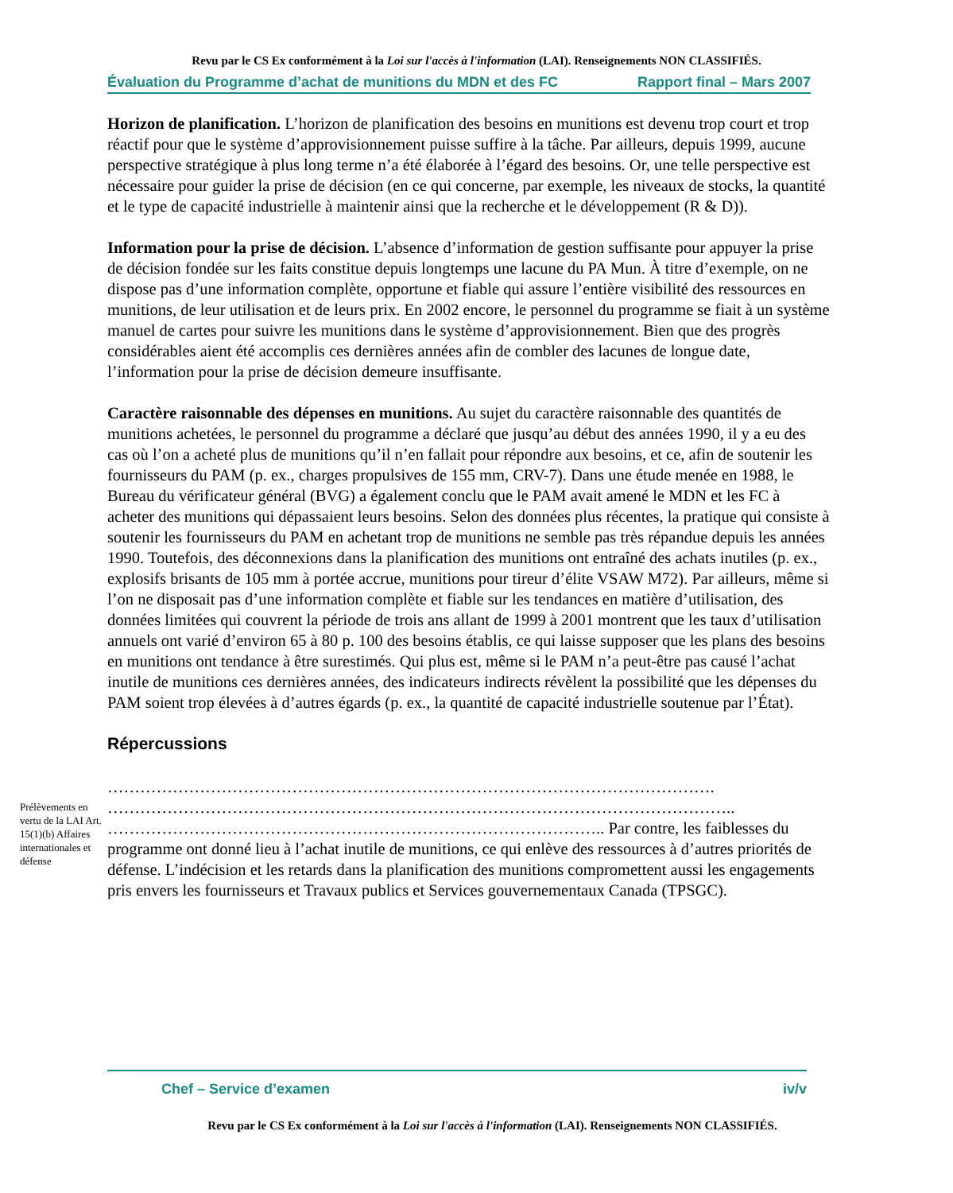Revu par le CS Ex conformément à la Loi sur l'accès à l'information (LAI). Renseignements NON CLASSIFIÉS.
Évaluation du Programme d’achat de munitions du MDN et des FC Rapport final – Mars 2007
Horizon de planification. L’horizon de planification des besoins en munitions est devenu trop court et trop réactif pour que le système d’approvisionnement puisse suffire à la tâche. Par ailleurs, depuis 1999, aucune perspective stratégique à plus long terme n’a été élaborée à l’égard des besoins. Or, une telle perspective est nécessaire pour guider la prise de décision (en ce qui concerne, par exemple, les niveaux de stocks, la quantité et le type de capacité industrielle à maintenir ainsi que la recherche et le développement (R & D)).
Information pour la prise de décision. L’absence d’information de gestion suffisante pour appuyer la prise de décision fondée sur les faits constitue depuis longtemps une lacune du PA Mun. À titre d’exemple, on ne dispose pas d’une information complète, opportune et fiable qui assure l’entière visibilité des ressources en munitions, de leur utilisation et de leurs prix. En 2002 encore, le personnel du programme se fiait à un système manuel de cartes pour suivre les munitions dans le système d’approvisionnement. Bien que des progrès considérables aient été accomplis ces dernières années afin de combler des lacunes de longue date, l’information pour la prise de décision demeure insuffisante.
Caractère raisonnable des dépenses en munitions. Au sujet du caractère raisonnable des quantités de munitions achetées, le personnel du programme a déclaré que jusqu’au début des années 1990, il y a eu des cas où l’on a acheté plus de munitions qu’il n’en fallait pour répondre aux besoins, et ce, afin de soutenir les fournisseurs du PAM (p. ex., charges propulsives de 155 mm, CRV-7). Dans une étude menée en 1988, le Bureau du vérificateur général (BVG) a également conclu que le PAM avait amené le MDN et les FC à acheter des munitions qui dépassaient leurs besoins. Selon des données plus récentes, la pratique qui consiste à soutenir les fournisseurs du PAM en achetant trop de munitions ne semble pas très répandue depuis les années 1990. Toutefois, des déconnexions dans la planification des munitions ont entraîné des achats inutiles (p. ex., explosifs brisants de 105 mm à portée accrue, munitions pour tireur d’élite VSAW M72). Par ailleurs, même si l’on ne disposait pas d’une information complète et fiable sur les tendances en matière d’utilisation, des données limitées qui couvrent la période de trois ans allant de 1999 à 2001 montrent que les taux d’utilisation annuels ont varié d’environ 65 à 80 p. 100 des besoins établis, ce qui laisse supposer que les plans des besoins en munitions ont tendance à être surestimés. Qui plus est, même si le PAM n’a peut-être pas causé l’achat inutile de munitions ces dernières années, des indicateurs indirects révèlent la possibilité que les dépenses du PAM soient trop élevées à d’autres égards (p. ex., la quantité de capacité industrielle soutenue par l’État).
Répercussions
Prélèvements en vertu de la LAI Art. 15(1)(b) Affaires internationales et défense
………………………………………………………………………………………………….
……………………………………………………………………………………………………..
……………………………………………………………………………….. Par contre, les faiblesses du programme ont donné lieu à l’achat inutile de munitions, ce qui enlève des ressources à d’autres priorités de défense. L’indécision et les retards dans la planification des munitions compromettent aussi les engagements pris envers les fournisseurs et Travaux publics et Services gouvernementaux Canada (TPSGC).
Chef – Service d’examen iv/v
Revu par le CS Ex conformément à la Loi sur l'accès à l'information (LAI). Renseignements NON CLASSIFIÉS.